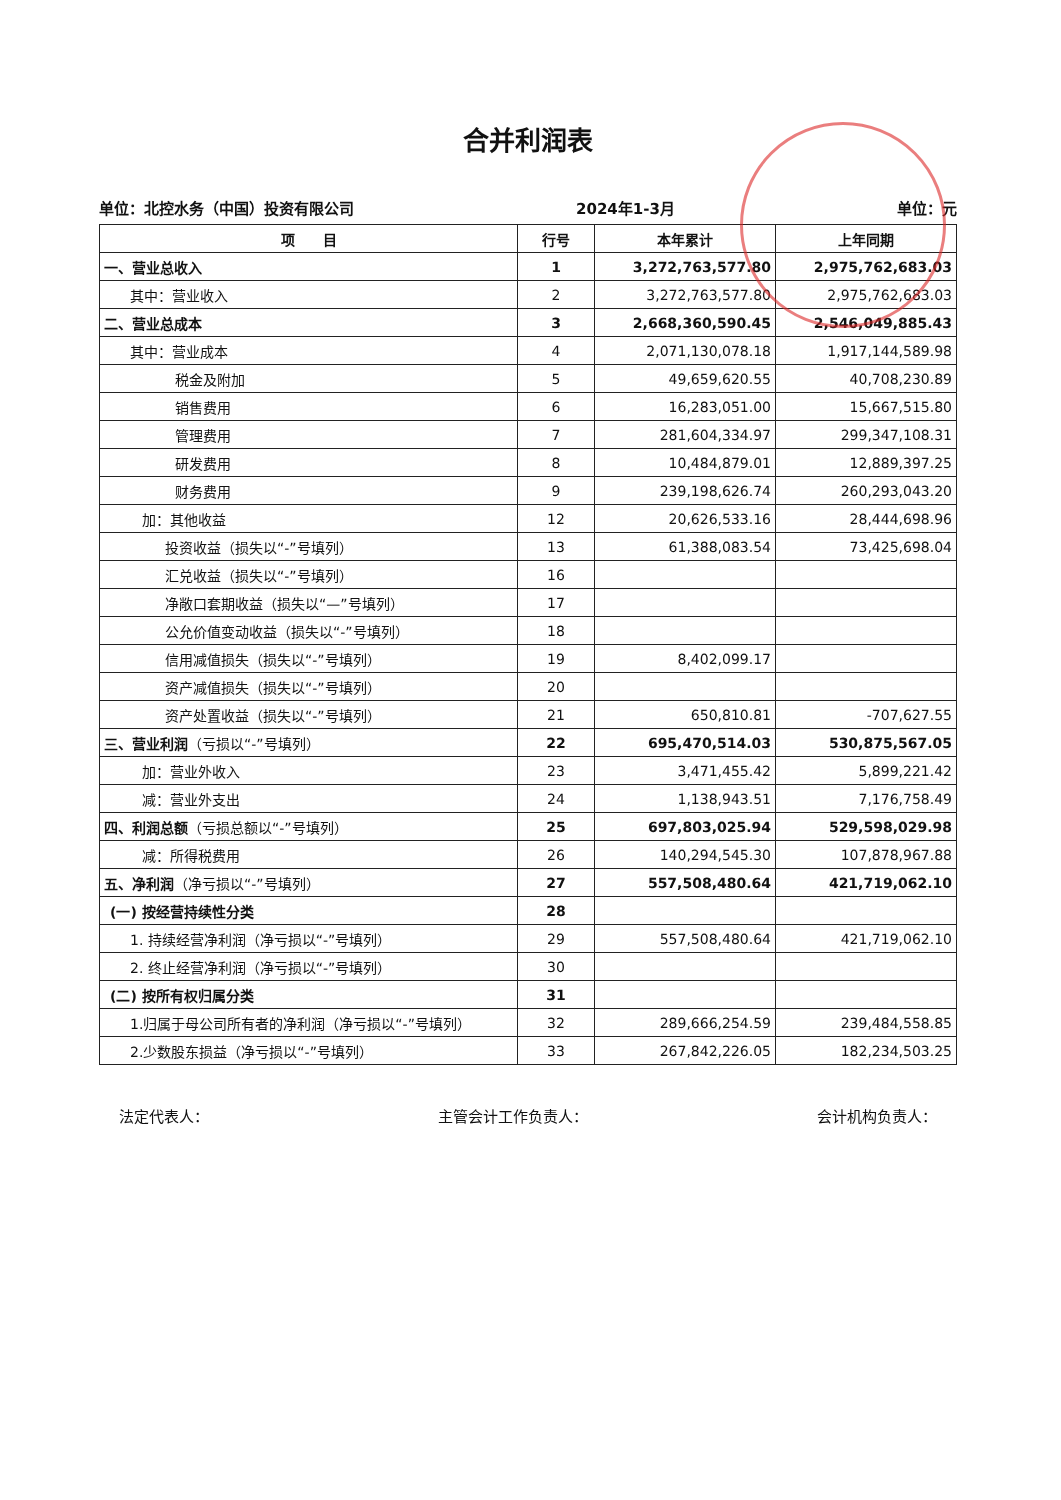合并利润表
单位：北控水务（中国）投资有限公司 2024年1-3月 单位：元
| 项 目 | 行号 | 本年累计 | 上年同期 |
| --- | --- | --- | --- |
| 一、营业总收入 | 1 | 3,272,763,577.80 | 2,975,762,683.03 |
| 其中：营业收入 | 2 | 3,272,763,577.80 | 2,975,762,683.03 |
| 二、营业总成本 | 3 | 2,668,360,590.45 | 2,546,049,885.43 |
| 其中：营业成本 | 4 | 2,071,130,078.18 | 1,917,144,589.98 |
| 税金及附加 | 5 | 49,659,620.55 | 40,708,230.89 |
| 销售费用 | 6 | 16,283,051.00 | 15,667,515.80 |
| 管理费用 | 7 | 281,604,334.97 | 299,347,108.31 |
| 研发费用 | 8 | 10,484,879.01 | 12,889,397.25 |
| 财务费用 | 9 | 239,198,626.74 | 260,293,043.20 |
| 加：其他收益 | 12 | 20,626,533.16 | 28,444,698.96 |
| 投资收益（损失以“-”号填列） | 13 | 61,388,083.54 | 73,425,698.04 |
| 汇兑收益（损失以“-”号填列） | 16 | | |
| 净敞口套期收益（损失以“—”号填列） | 17 | | |
| 公允价值变动收益（损失以“-”号填列） | 18 | | |
| 信用减值损失（损失以“-”号填列） | 19 | 8,402,099.17 | |
| 资产减值损失（损失以“-”号填列） | 20 | | |
| 资产处置收益（损失以“-”号填列） | 21 | 650,810.81 | -707,627.55 |
| 三、营业利润 （亏损以“-”号填列） | 22 | 695,470,514.03 | 530,875,567.05 |
| 加：营业外收入 | 23 | 3,471,455.42 | 5,899,221.42 |
| 减：营业外支出 | 24 | 1,138,943.51 | 7,176,758.49 |
| 四、利润总额 （亏损总额以“-”号填列） | 25 | 697,803,025.94 | 529,598,029.98 |
| 减：所得税费用 | 26 | 140,294,545.30 | 107,878,967.88 |
| 五、净利润 （净亏损以“-”号填列） | 27 | 557,508,480.64 | 421,719,062.10 |
| (一) 按经营持续性分类 | 28 | | |
| 1. 持续经营净利润（净亏损以“-”号填列） | 29 | 557,508,480.64 | 421,719,062.10 |
| 2. 终止经营净利润（净亏损以“-”号填列） | 30 | | |
| (二) 按所有权归属分类 | 31 | | |
| 1.归属于母公司所有者的净利润（净亏损以“-”号填列） | 32 | 289,666,254.59 | 239,484,558.85 |
| 2.少数股东损益（净亏损以“-”号填列） | 33 | 267,842,226.05 | 182,234,503.25 |
法定代表人： 主管会计工作负责人： 会计机构负责人：